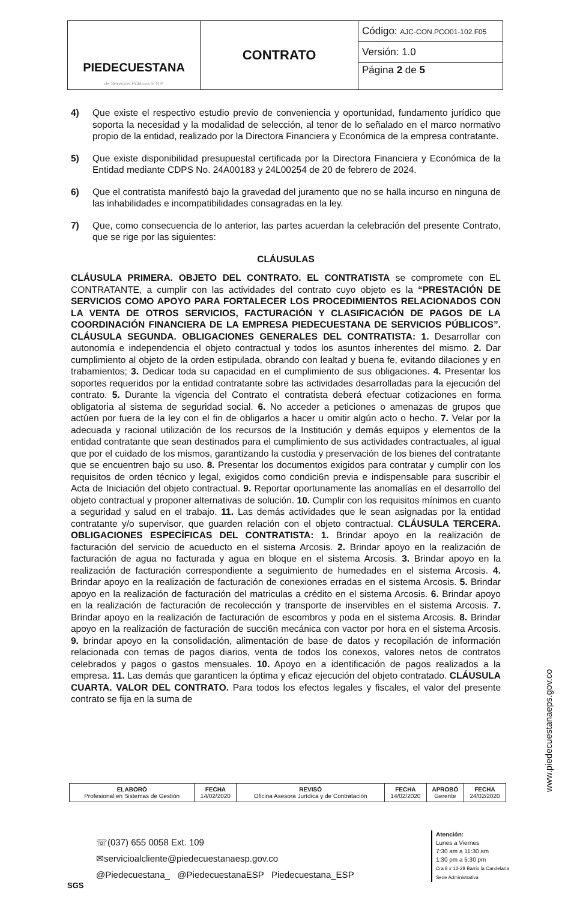| PIEDECUESTANA de Servicios Públicos E.S.P | CONTRATO | Código: AJC-CON.PCO01-102.F05 |
| | | Versión: 1.0 |
| | | Página 2 de 5 |
4) Que existe el respectivo estudio previo de conveniencia y oportunidad, fundamento jurídico que soporta la necesidad y la modalidad de selección, al tenor de lo señalado en el marco normativo propio de la entidad, realizado por la Directora Financiera y Económica de la empresa contratante.
5) Que existe disponibilidad presupuestal certificada por la Directora Financiera y Económica de la Entidad mediante CDPS No. 24A00183 y 24L00254 de 20 de febrero de 2024.
6) Que el contratista manifestó bajo la gravedad del juramento que no se halla incurso en ninguna de las inhabilidades e incompatibilidades consagradas en la ley.
7) Que, como consecuencia de lo anterior, las partes acuerdan la celebración del presente Contrato, que se rige por las siguientes:
CLÁUSULAS
CLÁUSULA PRIMERA. OBJETO DEL CONTRATO. EL CONTRATISTA se compromete con EL CONTRATANTE, a cumplir con las actividades del contrato cuyo objeto es la “PRESTACIÓN DE SERVICIOS COMO APOYO PARA FORTALECER LOS PROCEDIMIENTOS RELACIONADOS CON LA VENTA DE OTROS SERVICIOS, FACTURACIÓN Y CLASIFICACIÓN DE PAGOS DE LA COORDINACIÓN FINANCIERA DE LA EMPRESA PIEDECUESTANA DE SERVICIOS PÚBLICOS”. CLÁUSULA SEGUNDA. OBLIGACIONES GENERALES DEL CONTRATISTA: 1. Desarrollar con autonomía e independencia el objeto contractual y todos los asuntos inherentes del mismo. 2. Dar cumplimiento al objeto de la orden estipulada, obrando con lealtad y buena fe, evitando dilaciones y en trabamientos; 3. Dedicar toda su capacidad en el cumplimiento de sus obligaciones. 4. Presentar los soportes requeridos por la entidad contratante sobre las actividades desarrolladas para la ejecución del contrato. 5. Durante la vigencia del Contrato el contratista deberá efectuar cotizaciones en forma obligatoria al sistema de seguridad social. 6. No acceder a peticiones o amenazas de grupos que actúen por fuera de la ley con el fin de obligarlos a hacer u omitir algún acto o hecho. 7. Velar por la adecuada y racional utilización de los recursos de la Institución y demás equipos y elementos de la entidad contratante que sean destinados para el cumplimiento de sus actividades contractuales, al igual que por el cuidado de los mismos, garantizando la custodia y preservación de los bienes del contratante que se encuentren bajo su uso. 8. Presentar los documentos exigidos para contratar y cumplir con los requisitos de orden técnico y legal, exigidos como condici6n previa e indispensable para suscribir el Acta de Iniciación del objeto contractual. 9. Reportar oportunamente las anomalías en el desarrollo del objeto contractual y proponer alternativas de solución. 10. Cumplir con los requisitos mínimos en cuanto a seguridad y salud en el trabajo. 11. Las demás actividades que le sean asignadas por la entidad contratante y/o supervisor, que guarden relación con el objeto contractual. CLÁUSULA TERCERA. OBLIGACIONES ESPECÍFICAS DEL CONTRATISTA: 1. Brindar apoyo en la realización de facturación del servicio de acueducto en el sistema Arcosis. 2. Brindar apoyo en la realización de facturación de agua no facturada y agua en bloque en el sistema Arcosis. 3. Brindar apoyo en la realización de facturación correspondiente a seguimiento de humedades en el sistema Arcosis. 4. Brindar apoyo en la realización de facturación de conexiones erradas en el sistema Arcosis. 5. Brindar apoyo en la realización de facturación del matriculas a crédito en el sistema Arcosis. 6. Brindar apoyo en la realización de facturación de recolección y transporte de inservibles en el sistema Arcosis. 7. Brindar apoyo en la realización de facturación de escombros y poda en el sistema Arcosis. 8. Brindar apoyo en la realización de facturación de succi6n mecánica con vactor por hora en el sistema Arcosis. 9. brindar apoyo en la consolidación, alimentación de base de datos y recopilación de información relacionada con temas de pagos diarios, venta de todos los conexos, valores netos de contratos celebrados y pagos o gastos mensuales. 10. Apoyo en a identificación de pagos realizados a la empresa. 11. Las demás que garanticen la óptima y eficaz ejecución del objeto contratado. CLÁUSULA CUARTA. VALOR DEL CONTRATO. Para todos los efectos legales y fiscales, el valor del presente contrato se fija en la suma de
www.piedecuestanaeps.gov.co
| ELABORÓ Profesional en Sistemas de Gestión | FECHA 14/02/2020 | REVISÓ Oficina Asesora Jurídica y de Contratación | FECHA 14/02/2020 | APROBÓ Gerente | FECHA 24/02/2020 |
☏(037) 655 0058 Ext. 109
✉servicioalcliente@piedecuestanaesp.gov.co
@Piedecuestana_ @PiedecuestanaESP Piedecuestana_ESP
SGS
Atención:
Lunes a Viernes
7:30 am a 11:30 am
1:30 pm a 5:30 pm
Cra 8 # 12-28 Barrio la Candelaria
Sede Administrativa